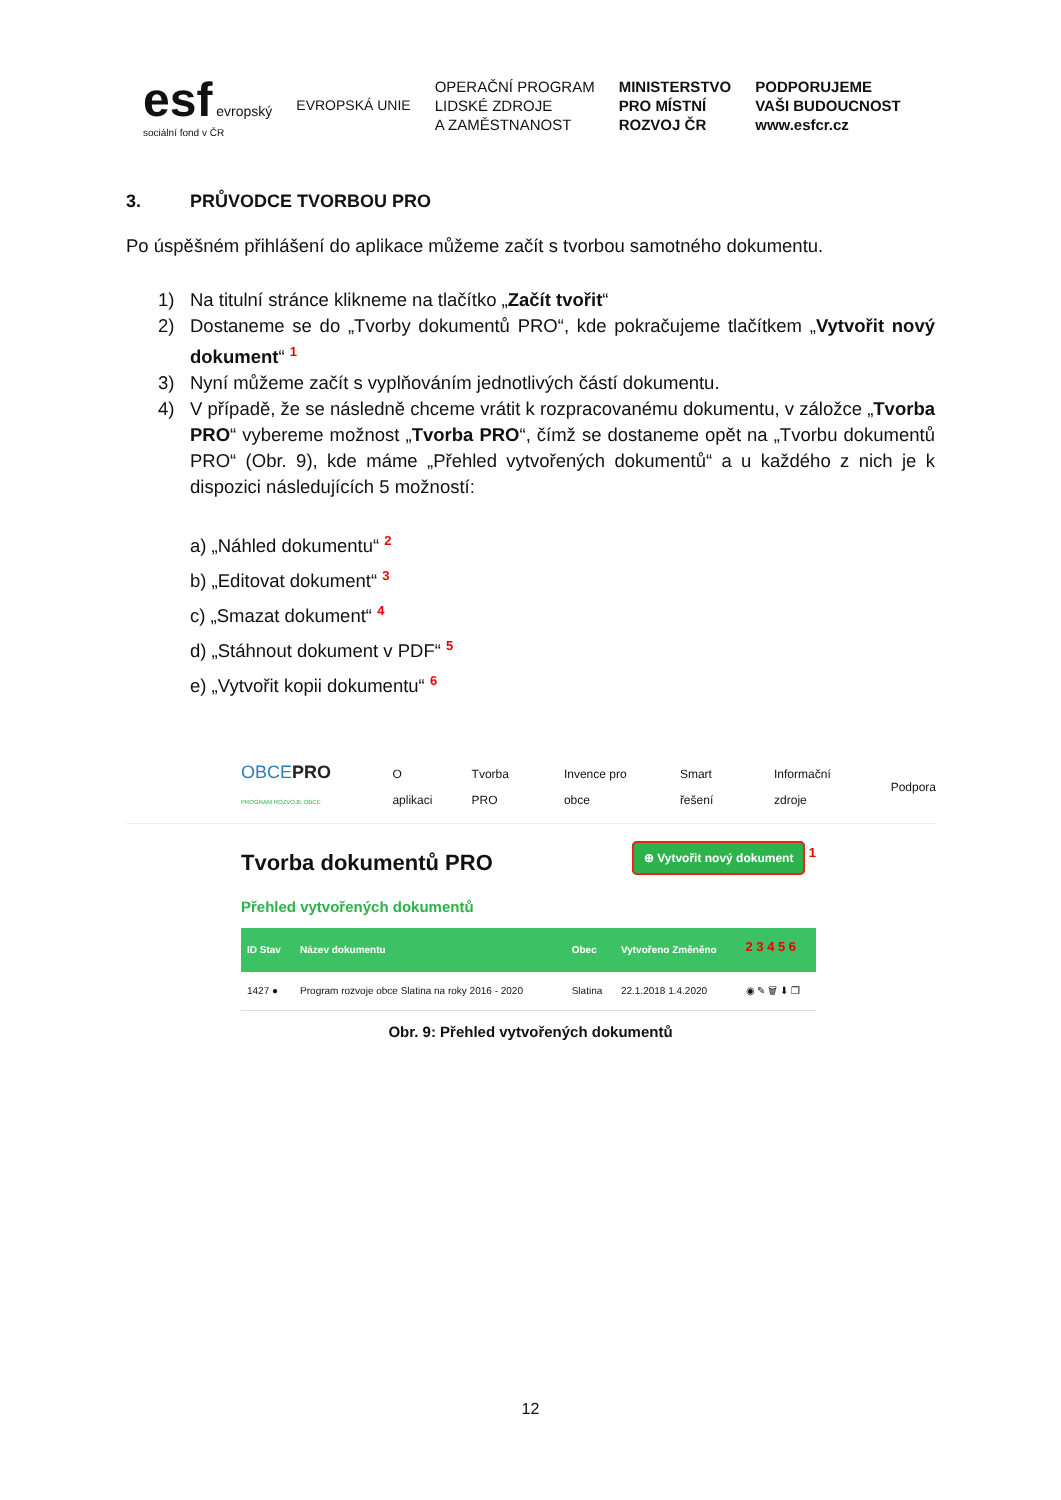esf evropský
sociální fond v ČR
EVROPSKÁ UNIE
OPERAČNÍ PROGRAM
LIDSKÉ ZDROJE
A ZAMĚSTNANOST
MINISTERSTVO
PRO MÍSTNÍ
ROZVOJ ČR
PODPORUJEME
VAŠI BUDOUCNOST
www.esfcr.cz
3. PRŮVODCE TVORBOU PRO
Po úspěšném přihlášení do aplikace můžeme začít s tvorbou samotného dokumentu.
1) Na titulní stránce klikneme na tlačítko „Začít tvořit“
2) Dostaneme se do „Tvorby dokumentů PRO“, kde pokračujeme tlačítkem „Vytvořit nový dokument“ <sup>1</sup>
3) Nyní můžeme začít s vyplňováním jednotlivých částí dokumentu.
4) V případě, že se následně chceme vrátit k rozpracovanému dokumentu, v záložce „Tvorba PRO“ vybereme možnost „Tvorba PRO“, čímž se dostaneme opět na „Tvorbu dokumentů PRO“ (Obr. 9), kde máme „Přehled vytvořených dokumentů“ a u každého z nich je k dispozici následujících 5 možností:
a) „Náhled dokumentu“ <sup>2</sup>
b) „Editovat dokument“ <sup>3</sup>
c) „Smazat dokument“ <sup>4</sup>
d) „Stáhnout dokument v PDF“ <sup>5</sup>
e) „Vytvořit kopii dokumentu“ <sup>6</sup>
OBCEPRO
PROGRAM ROZVOJE OBCE
O aplikaci Tvorba PRO Invence pro obce Smart řešení Informační zdroje Podpora
Tvorba dokumentů PRO
⊕ Vytvořit nový dokument <sup>1</sup>
Přehled vytvořených dokumentů
| ID Stav | Název dokumentu | Obec | Vytvořeno Změněno | <sup>2 3 4 5 6</sup> |
| --- | --- | --- | --- | --- |
| 1427 ● | Program rozvoje obce Slatina na roky 2016 - 2020 | Slatina | 22.1.2018 1.4.2020 | ◉ ✎ 🗑 ⬇ ❐ |
Obr. 9: Přehled vytvořených dokumentů
12